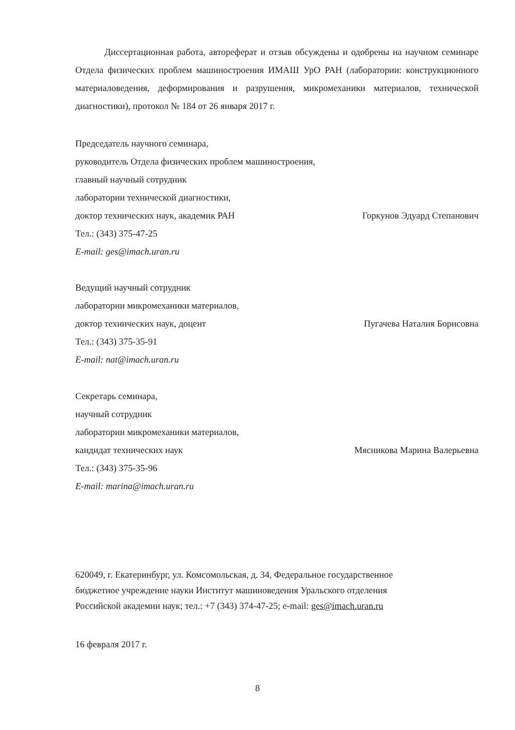Диссертационная работа, автореферат и отзыв обсуждены и одобрены на научном семинаре Отдела физических проблем машиностроения ИМАШ УрО РАН (лаборатории: конструкционного материаловедения, деформирования и разрушения, микромеханики материалов, технической диагностики), протокол № 184 от 26 января 2017 г.
Председатель научного семинара,
руководитель Отдела физических проблем машиностроения,
главный научный сотрудник
лаборатории технической диагностики,
доктор технических наук, академик РАН Горкунов Эдуард Степанович
Тел.: (343) 375-47-25
E-mail: ges@imach.uran.ru
Ведущий научный сотрудник
лаборатории микромеханики материалов,
доктор технических наук, доцент Пугачева Наталия Борисовна
Тел.: (343) 375-35-91
E-mail: nat@imach.uran.ru
Секретарь семинара,
научный сотрудник
лаборатории микромеханики материалов,
кандидат технических наук Мясникова Марина Валерьевна
Тел.: (343) 375-35-96
E-mail: marina@imach.uran.ru
620049, г. Екатеринбург, ул. Комсомольская, д. 34, Федеральное государственное
бюджетное учреждение науки Институт машиноведения Уральского отделения
Российской академии наук; тел.: +7 (343) 374-47-25; e-mail: ges@imach.uran.ru
16 февраля 2017 г.
8